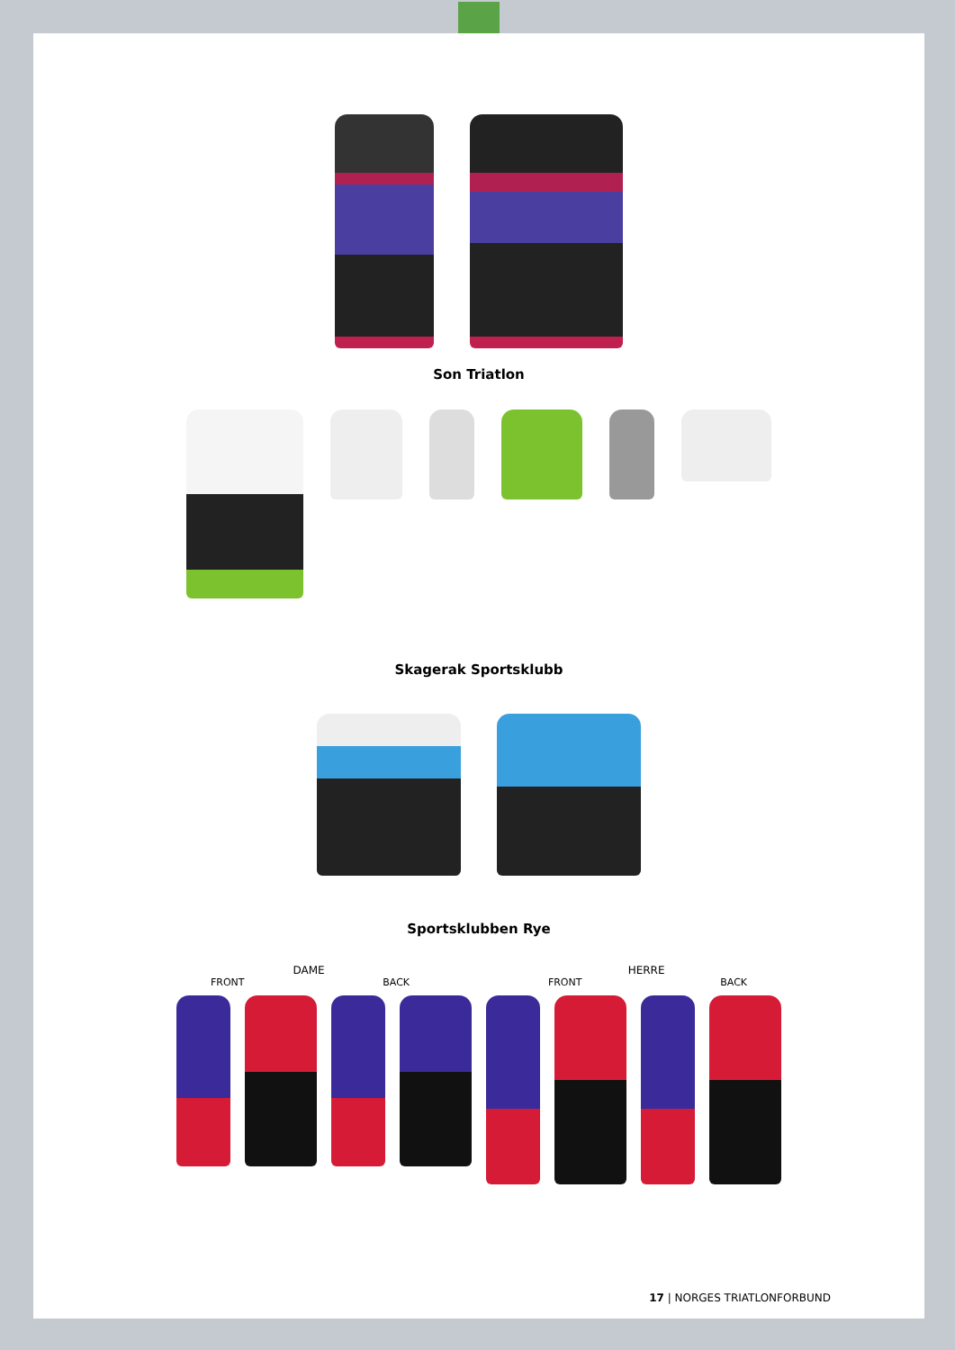Son Triatlon
Skagerak Sportsklubb
Sportsklubben Rye
DAME HERRE
FRONT BACK FRONT BACK
17 | NORGES TRIATLONFORBUND